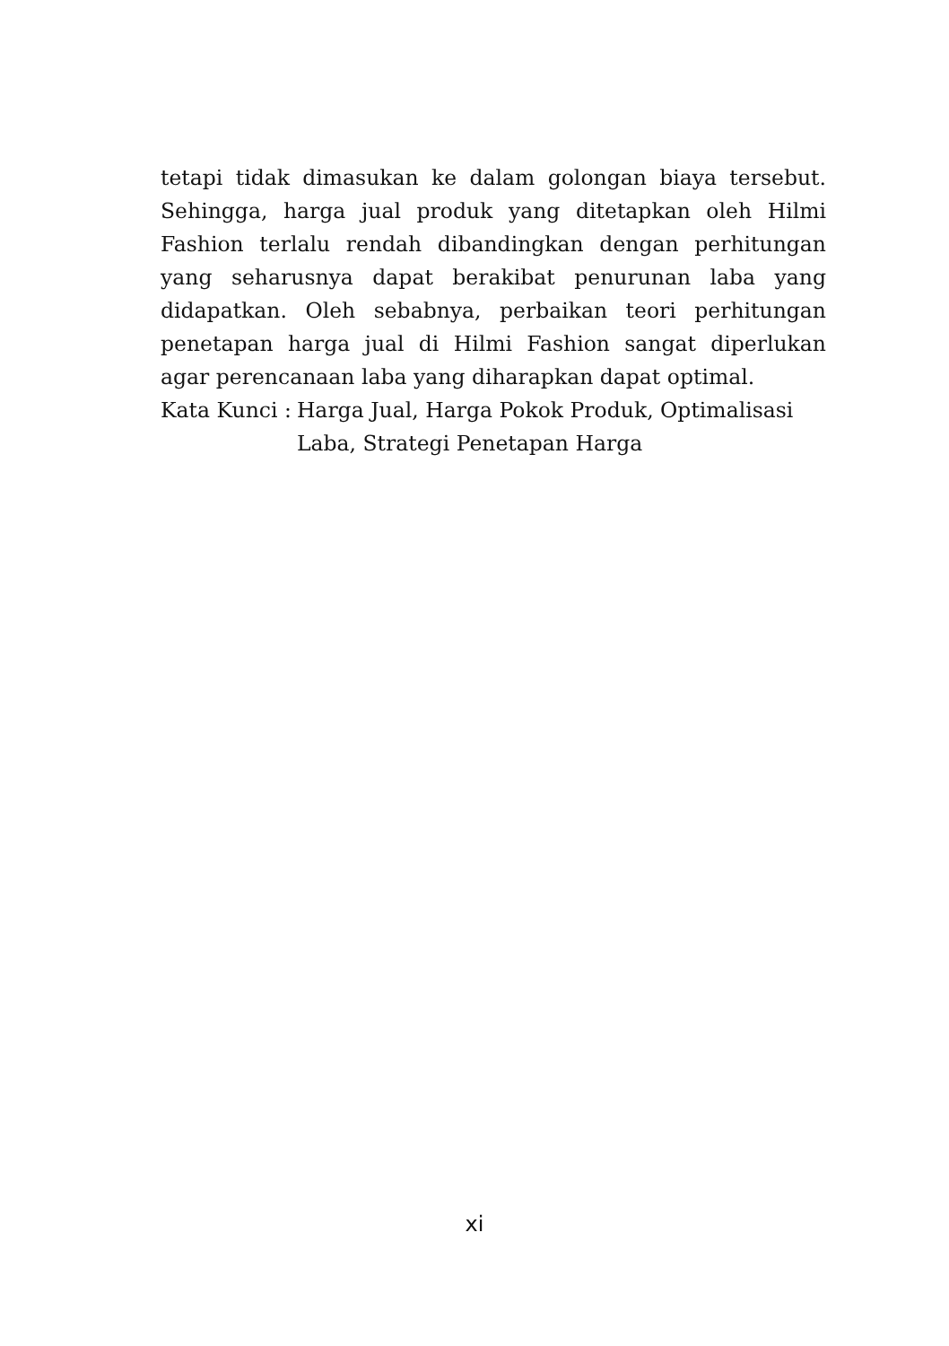tetapi tidak dimasukan ke dalam golongan biaya tersebut. Sehingga, harga jual produk yang ditetapkan oleh Hilmi Fashion terlalu rendah dibandingkan dengan perhitungan yang seharusnya dapat berakibat penurunan laba yang didapatkan. Oleh sebabnya, perbaikan teori perhitungan penetapan harga jual di Hilmi Fashion sangat diperlukan agar perencanaan laba yang diharapkan dapat optimal.
Kata Kunci : Harga Jual, Harga Pokok Produk, Optimalisasi Laba, Strategi Penetapan Harga
xi